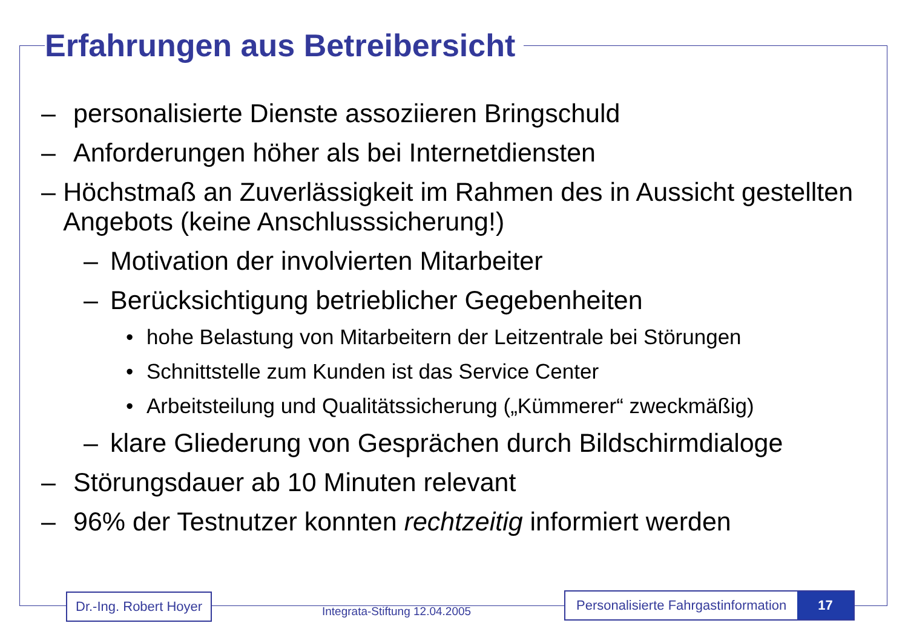Erfahrungen aus Betreibersicht
– personalisierte Dienste assoziieren Bringschuld
– Anforderungen höher als bei Internetdiensten
– Höchstmaß an Zuverlässigkeit im Rahmen des in Aussicht gestellten Angebots (keine Anschlusssicherung!)
– Motivation der involvierten Mitarbeiter
– Berücksichtigung betrieblicher Gegebenheiten
• hohe Belastung von Mitarbeitern der Leitzentrale bei Störungen
• Schnittstelle zum Kunden ist das Service Center
• Arbeitsteilung und Qualitätssicherung („Kümmerer“ zweckmäßig)
– klare Gliederung von Gesprächen durch Bildschirmdialoge
– Störungsdauer ab 10 Minuten relevant
– 96% der Testnutzer konnten rechtzeitig informiert werden
Dr.-Ing. Robert Hoyer
Integrata-Stiftung 12.04.2005
Personalisierte Fahrgastinformation 17